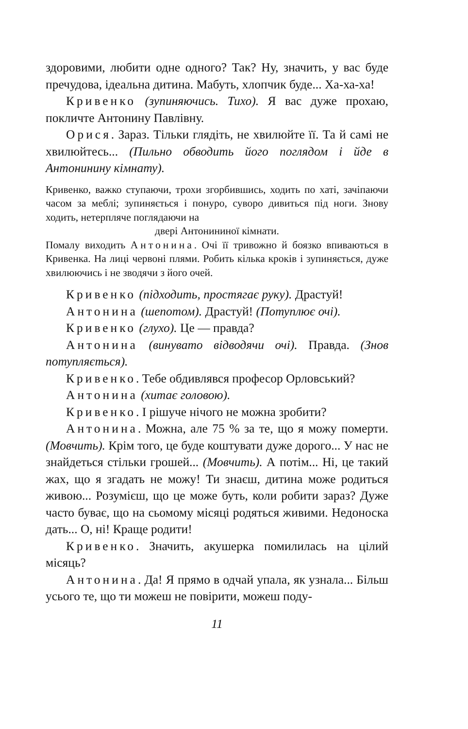здоровими, любити одне одного? Так? Ну, значить, у вас буде пречудова, ідеальна дитина. Мабуть, хлопчик буде... Ха-ха-ха!
Кривенко (зупиняючись. Тихо). Я вас дуже прохаю, покличте Антонину Павлівну.
Орися. Зараз. Тільки глядіть, не хвилюйте її. Та й самі не хвилюйтесь... (Пильно обводить його поглядом і йде в Антонинину кімнату).
Кривенко, важко ступаючи, трохи згорбившись, ходить по хаті, зачіпаючи часом за меблі; зупиняється і понуро, суворо дивиться під ноги. Знову ходить, нетерпляче поглядаючи на
двері Антонининої кімнати.
Помалу виходить Антонина. Очі її тривожно й боязко впиваються в Кривенка. На лиці червоні плями. Робить кілька кроків і зупиняється, дуже хвилюючись і не зводячи з його очей.
Кривенко (підходить, простягає руку). Драстуй!
Антонина (шепотом). Драстуй! (Потуплює очі).
Кривенко (глухо). Це — правда?
Антонина (винувато відводячи очі). Правда. (Знов потупляється).
Кривенко. Тебе обдивлявся професор Орловський?
Антонина (хитає головою).
Кривенко. І рішуче нічого не можна зробити?
Антонина. Можна, але 75 % за те, що я можу померти. (Мовчить). Крім того, це буде коштувати дуже дорого... У нас не знайдеться стільки грошей... (Мовчить). А потім... Ні, це такий жах, що я згадать не можу! Ти знаєш, дитина може родиться живою... Розумієш, що це може буть, коли робити зараз? Дуже часто буває, що на сьомому місяці родяться живими. Недоноска дать... О, ні! Краще родити!
Кривенко. Значить, акушерка помилилась на цілий місяць?
Антонина. Да! Я прямо в одчай упала, як узнала... Більш усього те, що ти можеш не повірити, можеш поду-
11